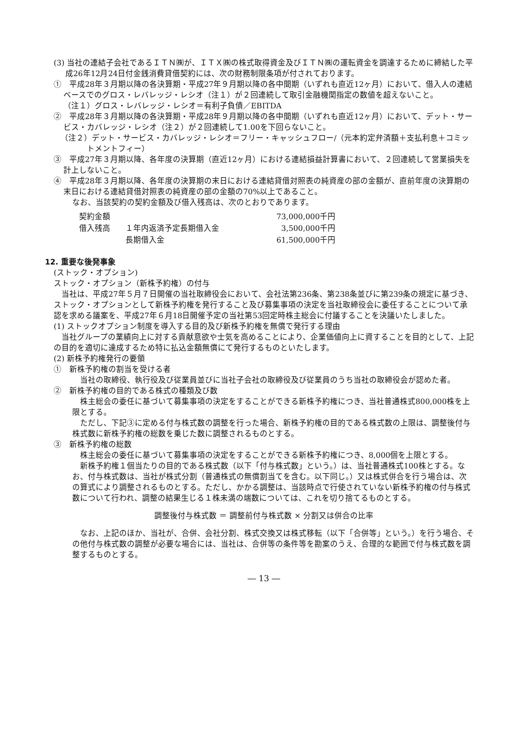(3) 当社の連結子会社であるＩＴＮ㈱が、ＩＴＸ㈱の株式取得資金及びＩＴＮ㈱の運転資金を調達するために締結した平成26年12月24日付金銭消費貸借契約には、次の財務制限条項が付されております。
①　平成28年３月期以降の各決算期・平成27年９月期以降の各中間期（いずれも直近12ヶ月）において、借入人の連結ベースでのグロス・レバレッジ・レシオ（注１）が２回連続して取引金融機関指定の数値を超えないこと。
（注１）グロス・レバレッジ・レシオ＝有利子負債／EBITDA
②　平成28年３月期以降の各決算期・平成28年９月期以降の各中間期（いずれも直近12ヶ月）において、デット・サービス・カバレッジ・レシオ（注２）が２回連続して1.00を下回らないこと。
（注２）デット・サービス・カバレッジ・レシオ＝フリー・キャッシュフロー/（元本約定弁済額＋支払利息＋コミットメントフィー）
③　平成27年３月期以降、各年度の決算期（直近12ヶ月）における連結損益計算書において、２回連続して営業損失を計上しないこと。
④　平成28年３月期以降、各年度の決算期の末日における連結貸借対照表の純資産の部の金額が、直前年度の決算期の末日における連結貸借対照表の純資産の部の金額の70%以上であること。
なお、当該契約の契約金額及び借入残高は、次のとおりであります。
| 契約金額 | | 73,000,000千円 |
| 借入残高 | １年内返済予定長期借入金 | 3,500,000千円 |
| | 長期借入金 | 61,500,000千円 |
12. 重要な後発事象
(ストック・オプション)
ストック・オプション（新株予約権）の付与
　当社は、平成27年５月７日開催の当社取締役会において、会社法第236条、第238条並びに第239条の規定に基づき、ストック・オプションとして新株予約権を発行すること及び募集事項の決定を当社取締役会に委任することについて承認を求める議案を、平成27年６月18日開催予定の当社第53回定時株主総会に付議することを決議いたしました。
(1) ストックオプション制度を導入する目的及び新株予約権を無償で発行する理由
　当社グループの業績向上に対する貢献意欲や士気を高めることにより、企業価値向上に資することを目的として、上記の目的を適切に達成するため特に払込金額無償にて発行するものといたします。
(2) 新株予約権発行の要領
①　新株予約権の割当を受ける者
　当社の取締役、執行役及び従業員並びに当社子会社の取締役及び従業員のうち当社の取締役会が認めた者。
②　新株予約権の目的である株式の種類及び数
　株主総会の委任に基づいて募集事項の決定をすることができる新株予約権につき、当社普通株式800,000株を上限とする。
　ただし、下記③に定める付与株式数の調整を行った場合、新株予約権の目的である株式数の上限は、調整後付与株式数に新株予約権の総数を乗じた数に調整されるものとする。
③　新株予約権の総数
　株主総会の委任に基づいて募集事項の決定をすることができる新株予約権につき、8,000個を上限とする。
　新株予約権１個当たりの目的である株式数（以下「付与株式数」という。）は、当社普通株式100株とする。なお、付与株式数は、当社が株式分割（普通株式の無償割当てを含む。以下同じ。）又は株式併合を行う場合は、次の算式により調整されるものとする。ただし、かかる調整は、当該時点で行使されていない新株予約権の付与株式数について行われ、調整の結果生じる１株未満の端数については、これを切り捨てるものとする。
調整後付与株式数 ＝ 調整前付与株式数 × 分割又は併合の比率
　なお、上記のほか、当社が、合併、会社分割、株式交換又は株式移転（以下「合併等」という。）を行う場合、その他付与株式数の調整が必要な場合には、当社は、合併等の条件等を勘案のうえ、合理的な範囲で付与株式数を調整するものとする。
― 13 ―